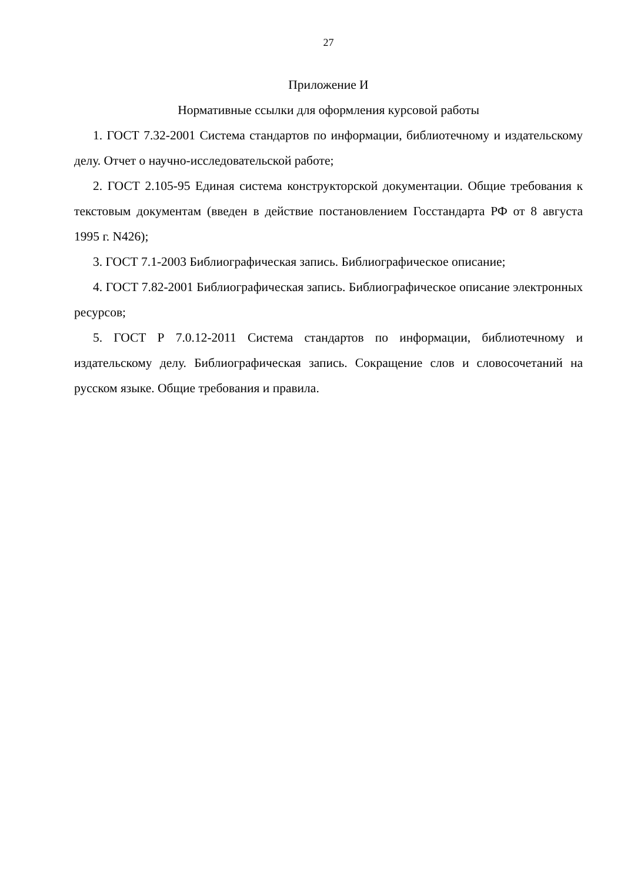27
Приложение И
Нормативные ссылки для оформления курсовой работы
1. ГОСТ 7.32-2001 Система стандартов по информации, библиотечному и издательскому делу. Отчет о научно-исследовательской работе;
2. ГОСТ 2.105-95 Единая система конструкторской документации. Общие требования к текстовым документам (введен в действие постановлением Госстандарта РФ от 8 августа 1995 г. N426);
3. ГОСТ 7.1-2003 Библиографическая запись. Библиографическое описание;
4. ГОСТ 7.82-2001 Библиографическая запись. Библиографическое описание электронных ресурсов;
5. ГОСТ Р 7.0.12-2011 Система стандартов по информации, библиотечному и издательскому делу. Библиографическая запись. Сокращение слов и словосочетаний на русском языке. Общие требования и правила.